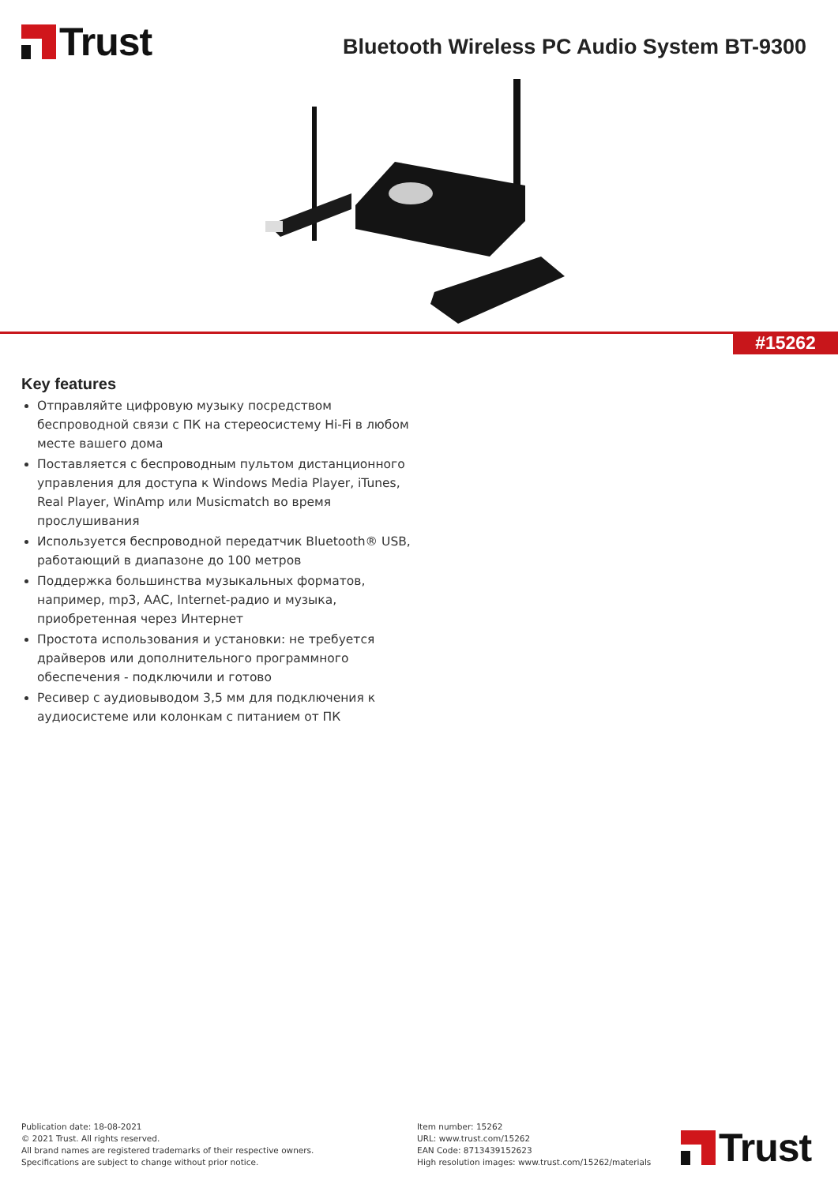Trust
Bluetooth Wireless PC Audio System BT-9300
#15262
Key features
Отправляйте цифровую музыку посредством беспроводной связи с ПК на стереосистему Hi-Fi в любом месте вашего дома
Поставляется с беспроводным пультом дистанционного управления для доступа к Windows Media Player, iTunes, Real Player, WinAmp или Musicmatch во время прослушивания
Используется беспроводной передатчик Bluetooth® USB, работающий в диапазоне до 100 метров
Поддержка большинства музыкальных форматов, например, mp3, AAC, Internet-радио и музыка, приобретенная через Интернет
Простота использования и установки: не требуется драйверов или дополнительного программного обеспечения - подключили и готово
Ресивер с аудиовыводом 3,5 мм для подключения к аудиосистеме или колонкам с питанием от ПК
Publication date: 18-08-2021
© 2021 Trust. All rights reserved.
All brand names are registered trademarks of their respective owners.
Specifications are subject to change without prior notice.
Item number: 15262
URL: www.trust.com/15262
EAN Code: 8713439152623
High resolution images: www.trust.com/15262/materials
Trust